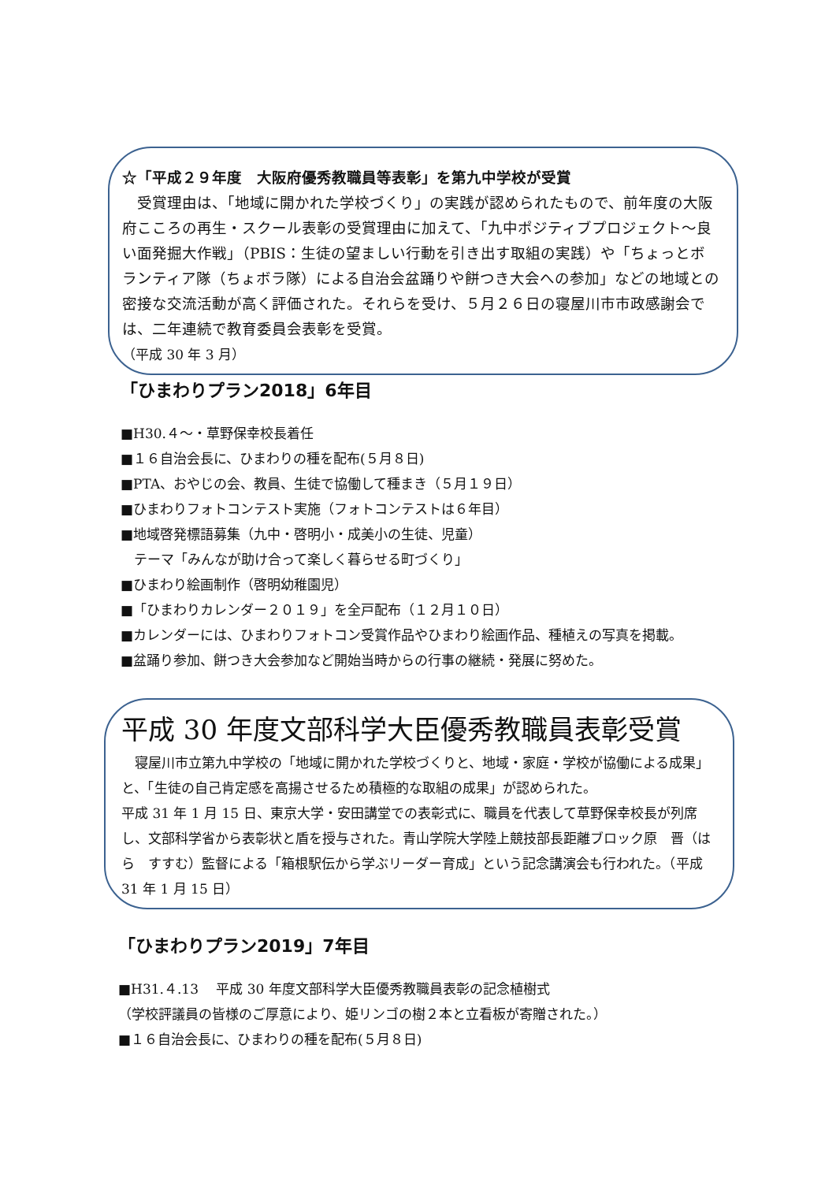☆「平成２９年度　大阪府優秀教職員等表彰」を第九中学校が受賞
　受賞理由は、「地域に開かれた学校づくり」の実践が認められたもので、前年度の大阪府こころの再生・スクール表彰の受賞理由に加えて、「九中ポジティブプロジェクト～良い面発掘大作戦」（PBIS：生徒の望ましい行動を引き出す取組の実践）や「ちょっとボランティア隊（ちょボラ隊）による自治会盆踊りや餅つき大会への参加」などの地域との密接な交流活動が高く評価された。それらを受け、５月２６日の寝屋川市市政感謝会では、二年連続で教育委員会表彰を受賞。
（平成 30 年 3 月）
「ひまわりプラン2018」6年目
■H30.４～・草野保幸校長着任
■１６自治会長に、ひまわりの種を配布(５月８日)
■PTA、おやじの会、教員、生徒で協働して種まき（５月１９日）
■ひまわりフォトコンテスト実施（フォトコンテストは６年目）
■地域啓発標語募集（九中・啓明小・成美小の生徒、児童）
　テーマ「みんなが助け合って楽しく暮らせる町づくり」
■ひまわり絵画制作（啓明幼稚園児）
■「ひまわりカレンダー２０１９」を全戸配布（１２月１０日）
■カレンダーには、ひまわりフォトコン受賞作品やひまわり絵画作品、種植えの写真を掲載。
■盆踊り参加、餅つき大会参加など開始当時からの行事の継続・発展に努めた。
平成 30 年度文部科学大臣優秀教職員表彰受賞
　寝屋川市立第九中学校の「地域に開かれた学校づくりと、地域・家庭・学校が協働による成果」と、「生徒の自己肯定感を高揚させるため積極的な取組の成果」が認められた。
平成 31 年 1 月 15 日、東京大学・安田講堂での表彰式に、職員を代表して草野保幸校長が列席し、文部科学省から表彰状と盾を授与された。青山学院大学陸上競技部長距離ブロック原　晋（はら　すすむ）監督による「箱根駅伝から学ぶリーダー育成」という記念講演会も行われた。（平成 31 年 1 月 15 日）
「ひまわりプラン2019」7年目
■H31.４.13　 平成 30 年度文部科学大臣優秀教職員表彰の記念植樹式
（学校評議員の皆様のご厚意により、姫リンゴの樹２本と立看板が寄贈された。）
■１６自治会長に、ひまわりの種を配布(５月８日)